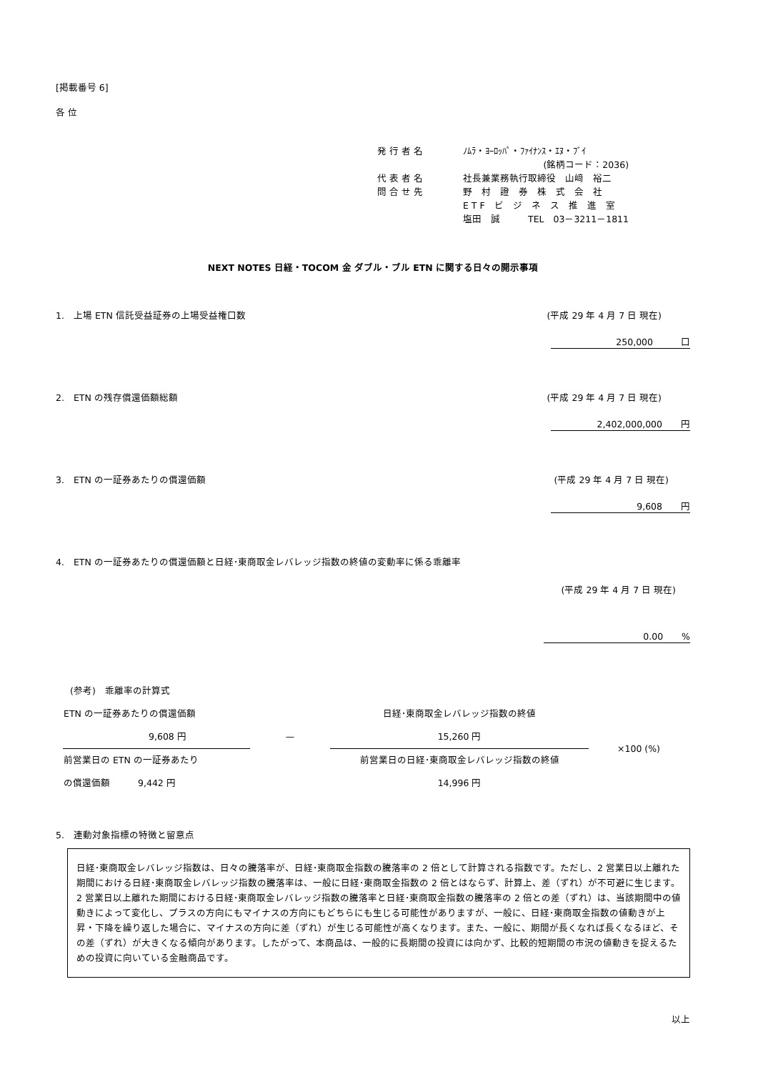[掲載番号 6]
各 位
| 発 行 者 名 | ﾉﾑﾗ・ﾖｰﾛｯﾊﾟ・ﾌｧｲﾅﾝｽ・ｴﾇ・ﾌﾞｲ |
| | (銘柄コード：2036) |
| 代 表 者 名 | 社長兼業務執行取締役 山﨑 裕二 |
| 問 合 せ 先 | 野 村 證 券 株 式 会 社 |
| | E T F ビ ジ ネ ス 推 進 室 |
| | 塩田 誠 TEL 03－3211－1811 |
NEXT NOTES 日経・TOCOM 金 ダブル・ブル ETN に関する日々の開示事項
1.　上場 ETN 信託受益証券の上場受益権口数 (平成 29 年 4 月 7 日 現在)
250,000　　　口
2.　ETN の残存償還価額総額 (平成 29 年 4 月 7 日 現在)
2,402,000,000　　円
3.　ETN の一証券あたりの償還価額 (平成 29 年 4 月 7 日 現在)
9,608　　円
4.　ETN の一証券あたりの償還価額と日経･東商取金レバレッジ指数の終値の変動率に係る乖離率
(平成 29 年 4 月 7 日 現在)
0.00　　%
(参考)　乖離率の計算式
| ETN の一証券あたりの償還価額 | | 日経･東商取金レバレッジ指数の終値 | ×100 (%) |
| 9,608 円 | — | 15,260 円 | |
| 前営業日の ETN の一証券あたり | | 前営業日の日経･東商取金レバレッジ指数の終値 | |
| の償還価額 9,442 円 | | 14,996 円 | |
5.　連動対象指標の特徴と留意点
日経･東商取金レバレッジ指数は、日々の騰落率が、日経･東商取金指数の騰落率の 2 倍として計算される指数です。ただし、2 営業日以上離れた期間における日経･東商取金レバレッジ指数の騰落率は、一般に日経･東商取金指数の 2 倍とはならず、計算上、差（ずれ）が不可避に生じます。
2 営業日以上離れた期間における日経･東商取金レバレッジ指数の騰落率と日経･東商取金指数の騰落率の 2 倍との差（ずれ）は、当該期間中の値動きによって変化し、プラスの方向にもマイナスの方向にもどちらにも生じる可能性がありますが、一般に、日経･東商取金指数の値動きが上昇・下降を繰り返した場合に、マイナスの方向に差（ずれ）が生じる可能性が高くなります。また、一般に、期間が長くなれば長くなるほど、その差（ずれ）が大きくなる傾向があります。したがって、本商品は、一般的に長期間の投資には向かず、比較的短期間の市況の値動きを捉えるための投資に向いている金融商品です。
以上